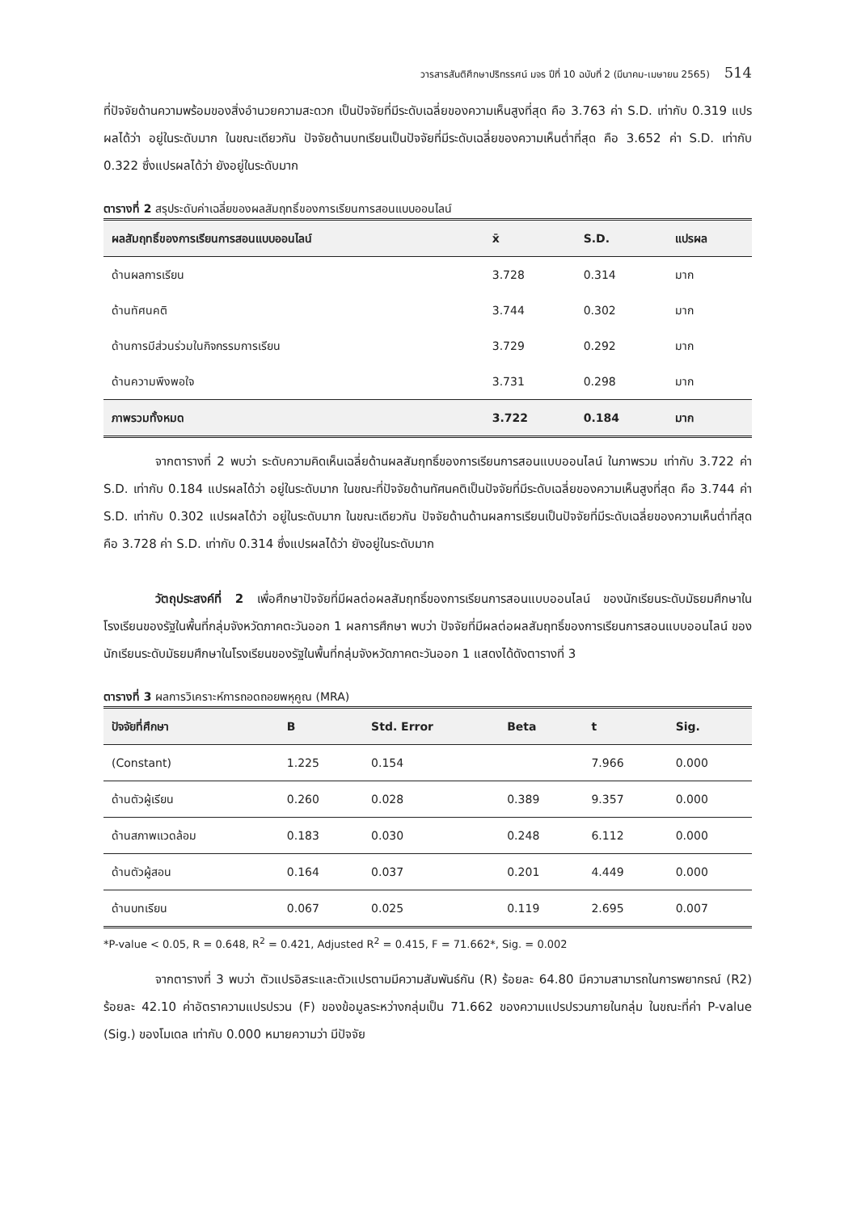วารสารสันติศึกษาปริทรรศน์ มจร ปีที่ 10 ฉบับที่ 2 (มีนาคม-เมษายน 2565) 514
ที่ปัจจัยด้านความพร้อมของสิ่งอำนวยความสะดวก เป็นปัจจัยที่มีระดับเฉลี่ยของความเห็นสูงที่สุด คือ 3.763 ค่า S.D. เท่ากับ 0.319 แปรผลได้ว่า อยู่ในระดับมาก ในขณะเดียวกัน ปัจจัยด้านบทเรียนเป็นปัจจัยที่มีระดับเฉลี่ยของความเห็นต่ำที่สุด คือ 3.652 ค่า S.D. เท่ากับ 0.322 ซึ่งแปรผลได้ว่า ยังอยู่ในระดับมาก
ตารางที่ 2 สรุประดับค่าเฉลี่ยของผลสัมฤทธิ์ของการเรียนการสอนแบบออนไลน์
| ผลสัมฤทธิ์ของการเรียนการสอนแบบออนไลน์ | x̄ | S.D. | แปรผล |
| --- | --- | --- | --- |
| ด้านผลการเรียน | 3.728 | 0.314 | มาก |
| ด้านทัศนคติ | 3.744 | 0.302 | มาก |
| ด้านการมีส่วนร่วมในกิจกรรมการเรียน | 3.729 | 0.292 | มาก |
| ด้านความพึงพอใจ | 3.731 | 0.298 | มาก |
| ภาพรวมทั้งหมด | 3.722 | 0.184 | มาก |
จากตารางที่ 2 พบว่า ระดับความคิดเห็นเฉลี่ยด้านผลสัมฤทธิ์ของการเรียนการสอนแบบออนไลน์ ในภาพรวม เท่ากับ 3.722 ค่า S.D. เท่ากับ 0.184 แปรผลได้ว่า อยู่ในระดับมาก ในขณะที่ปัจจัยด้านทัศนคติเป็นปัจจัยที่มีระดับเฉลี่ยของความเห็นสูงที่สุด คือ 3.744 ค่า S.D. เท่ากับ 0.302 แปรผลได้ว่า อยู่ในระดับมาก ในขณะเดียวกัน ปัจจัยด้านด้านผลการเรียนเป็นปัจจัยที่มีระดับเฉลี่ยของความเห็นต่ำที่สุด คือ 3.728 ค่า S.D. เท่ากับ 0.314 ซึ่งแปรผลได้ว่า ยังอยู่ในระดับมาก
วัตถุประสงค์ที่ 2 เพื่อศึกษาปัจจัยที่มีผลต่อผลสัมฤทธิ์ของการเรียนการสอนแบบออนไลน์ ของนักเรียนระดับมัธยมศึกษาในโรงเรียนของรัฐในพื้นที่กลุ่มจังหวัดภาคตะวันออก 1 ผลการศึกษา พบว่า ปัจจัยที่มีผลต่อผลสัมฤทธิ์ของการเรียนการสอนแบบออนไลน์ ของนักเรียนระดับมัธยมศึกษาในโรงเรียนของรัฐในพื้นที่กลุ่มจังหวัดภาคตะวันออก 1 แสดงได้ดังตารางที่ 3
ตารางที่ 3 ผลการวิเคราะห์การถอดถอยพหุคูณ (MRA)
| ปัจจัยที่ศึกษา | B | Std. Error | Beta | t | Sig. |
| --- | --- | --- | --- | --- | --- |
| (Constant) | 1.225 | 0.154 | | 7.966 | 0.000 |
| ด้านตัวผู้เรียน | 0.260 | 0.028 | 0.389 | 9.357 | 0.000 |
| ด้านสภาพแวดล้อม | 0.183 | 0.030 | 0.248 | 6.112 | 0.000 |
| ด้านตัวผู้สอน | 0.164 | 0.037 | 0.201 | 4.449 | 0.000 |
| ด้านบทเรียน | 0.067 | 0.025 | 0.119 | 2.695 | 0.007 |
*P-value < 0.05, R = 0.648, R<sup>2</sup> = 0.421, Adjusted R<sup>2</sup> = 0.415, F = 71.662*, Sig. = 0.002
จากตารางที่ 3 พบว่า ตัวแปรอิสระและตัวแปรตามมีความสัมพันธ์กัน (R) ร้อยละ 64.80 มีความสามารถในการพยากรณ์ (R2) ร้อยละ 42.10 ค่าอัตราความแปรปรวน (F) ของข้อมูลระหว่างกลุ่มเป็น 71.662 ของความแปรปรวนภายในกลุ่ม ในขณะที่ค่า P-value (Sig.) ของโมเดล เท่ากับ 0.000 หมายความว่า มีปัจจัย